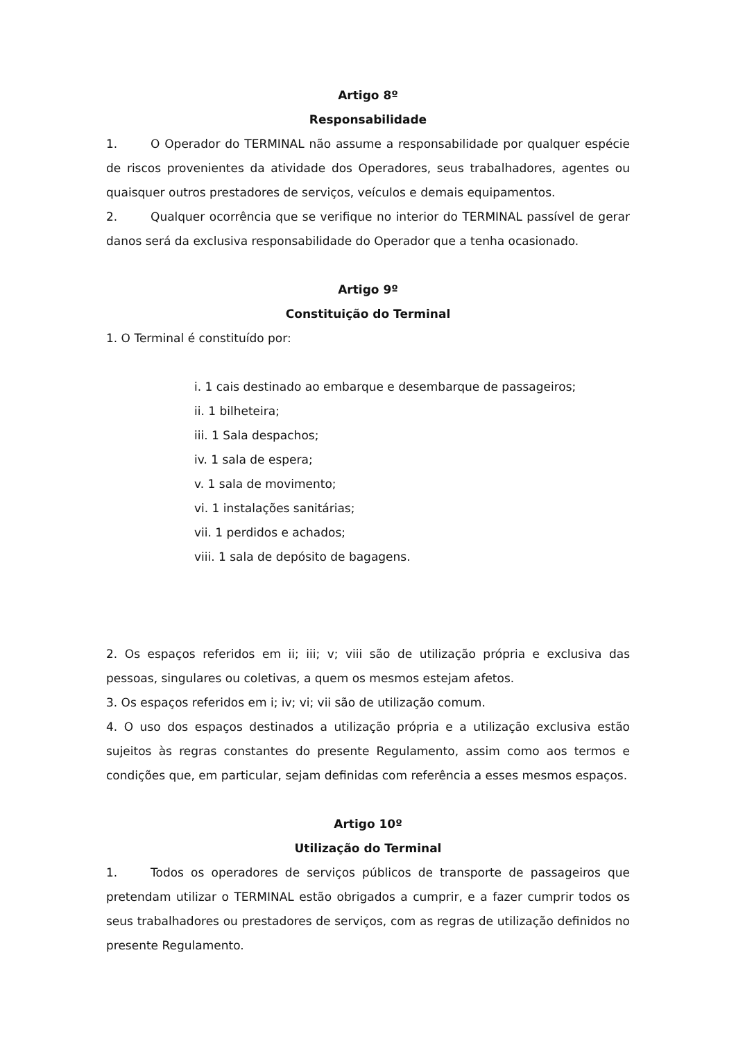Artigo 8º
Responsabilidade
1. O Operador do TERMINAL não assume a responsabilidade por qualquer espécie de riscos provenientes da atividade dos Operadores, seus trabalhadores, agentes ou quaisquer outros prestadores de serviços, veículos e demais equipamentos.
2. Qualquer ocorrência que se verifique no interior do TERMINAL passível de gerar danos será da exclusiva responsabilidade do Operador que a tenha ocasionado.
Artigo 9º
Constituição do Terminal
1. O Terminal é constituído por:
i. 1 cais destinado ao embarque e desembarque de passageiros;
ii. 1 bilheteira;
iii. 1 Sala despachos;
iv. 1 sala de espera;
v. 1 sala de movimento;
vi. 1 instalações sanitárias;
vii. 1 perdidos e achados;
viii. 1 sala de depósito de bagagens.
2. Os espaços referidos em ii; iii; v; viii são de utilização própria e exclusiva das pessoas, singulares ou coletivas, a quem os mesmos estejam afetos.
3. Os espaços referidos em i; iv; vi; vii são de utilização comum.
4. O uso dos espaços destinados a utilização própria e a utilização exclusiva estão sujeitos às regras constantes do presente Regulamento, assim como aos termos e condições que, em particular, sejam definidas com referência a esses mesmos espaços.
Artigo 10º
Utilização do Terminal
1. Todos os operadores de serviços públicos de transporte de passageiros que pretendam utilizar o TERMINAL estão obrigados a cumprir, e a fazer cumprir todos os seus trabalhadores ou prestadores de serviços, com as regras de utilização definidos no presente Regulamento.